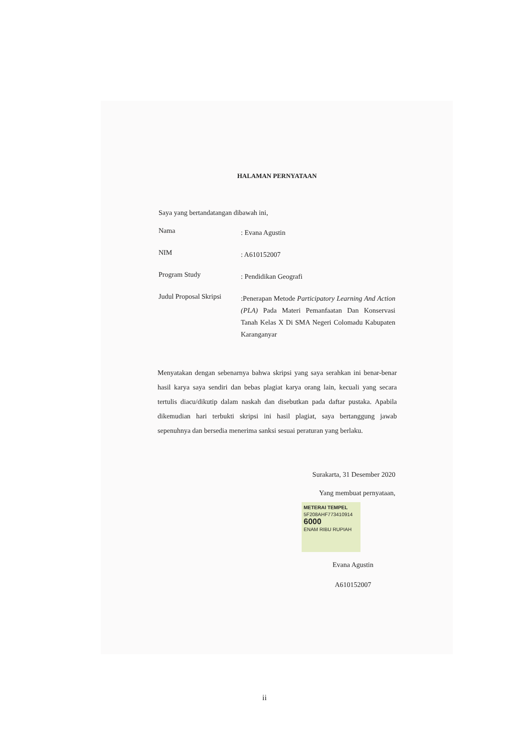HALAMAN PERNYATAAN
Saya yang bertandatangan dibawah ini,
Nama
: Evana Agustin
NIM
: A610152007
Program Study
: Pendidikan Geografi
Judul Proposal Skripsi
:Penerapan Metode Participatory Learning And Action (PLA) Pada Materi Pemanfaatan Dan Konservasi Tanah Kelas X Di SMA Negeri Colomadu Kabupaten Karanganyar
Menyatakan dengan sebenarnya bahwa skripsi yang saya serahkan ini benar-benar hasil karya saya sendiri dan bebas plagiat karya orang lain, kecuali yang secara tertulis diacu/dikutip dalam naskah dan disebutkan pada daftar pustaka. Apabila dikemudian hari terbukti skripsi ini hasil plagiat, saya bertanggung jawab sepenuhnya dan bersedia menerima sanksi sesuai peraturan yang berlaku.
Surakarta, 31 Desember 2020
Yang membuat pernyataan,
METERAI TEMPEL
5F208AHF773410914
6000
ENAM RIBU RUPIAH
Evana Agustin
A610152007
ii